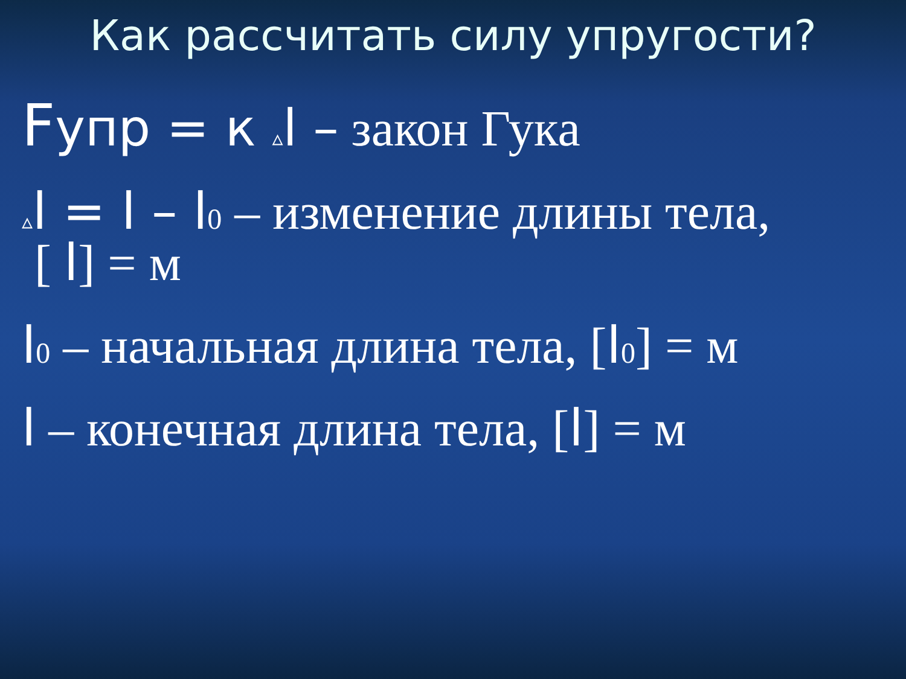Как рассчитать силу упругости?
Fупр = к ▵l – закон Гука
▵l = l – l<sub>0</sub> – изменение длины тела,
[ l] = м
l<sub>0</sub> – начальная длина тела, [l<sub>0</sub>] = м
l – конечная длина тела, [l] = м